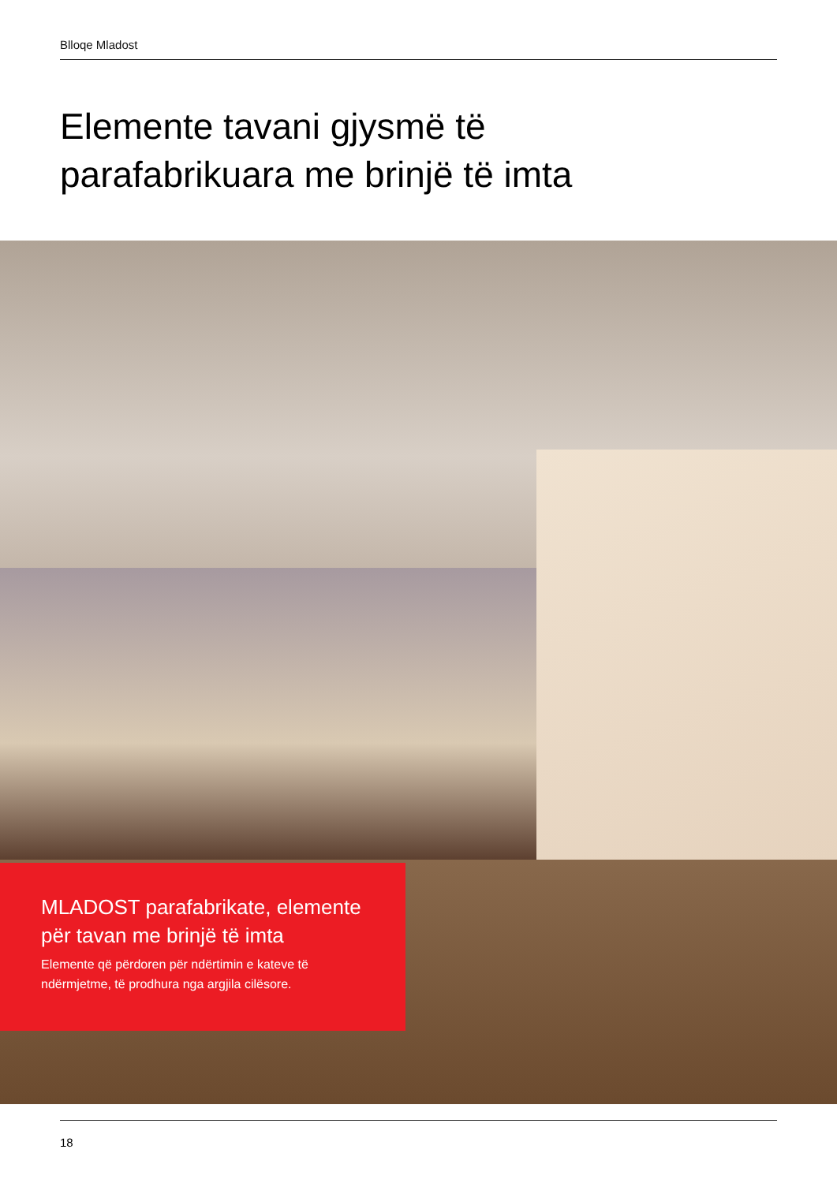Blloqe Mladost
Elemente tavani gjysmë të
parafabrikuara me brinjë të imta
MLADOST parafabrikate, elemente për tavan me brinjë të imta
Elemente që përdoren për ndërtimin e kateve të ndërmjetme, të prodhura nga argjila cilësore.
18